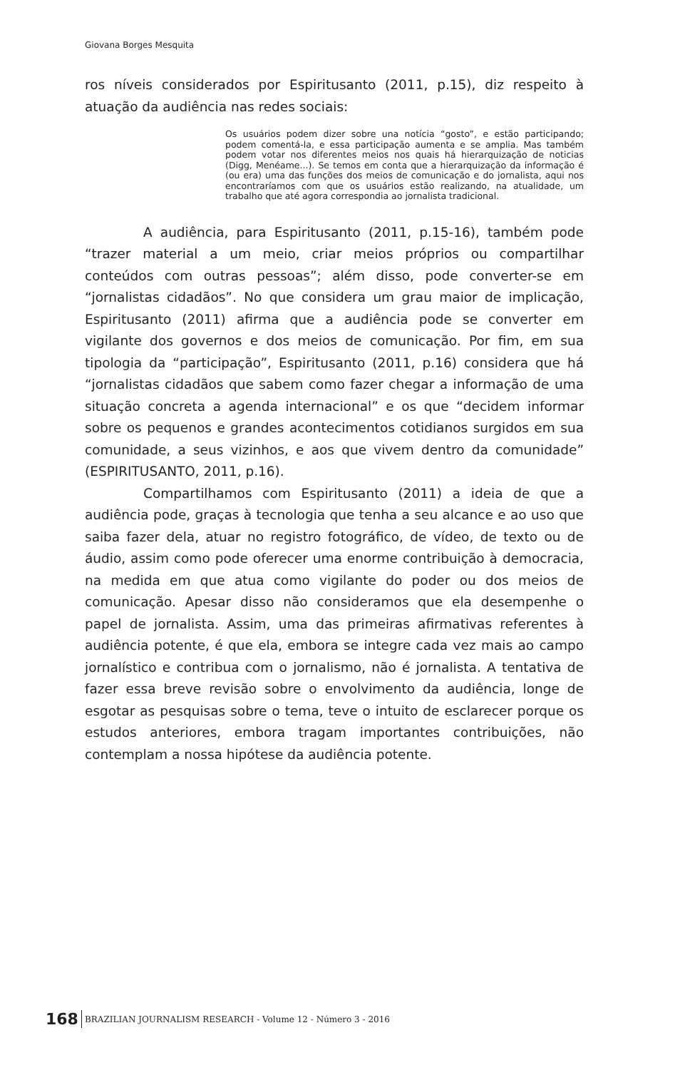Giovana Borges Mesquita
ros níveis considerados por Espiritusanto (2011, p.15), diz respeito à atuação da audiência nas redes sociais:
Os usuários podem dizer sobre una notícia “gosto”, e estão participando; podem comentá-la, e essa participação aumenta e se amplia. Mas também podem votar nos diferentes meios nos quais há hierarquização de noticias (Digg, Menéame...). Se temos em conta que a hierarquização da informação é (ou era) uma das funções dos meios de comunicação e do jornalista, aqui nos encontraríamos com que os usuários estão realizando, na atualidade, um trabalho que até agora correspondia ao jornalista tradicional.
A audiência, para Espiritusanto (2011, p.15-16), também pode “trazer material a um meio, criar meios próprios ou compartilhar conteúdos com outras pessoas”; além disso, pode converter-se em “jornalistas cidadãos”. No que considera um grau maior de implicação, Espiritusanto (2011) afirma que a audiência pode se converter em vigilante dos governos e dos meios de comunicação. Por fim, em sua tipologia da “participação”, Espiritusanto (2011, p.16) considera que há “jornalistas cidadãos que sabem como fazer chegar a informação de uma situação concreta a agenda internacional” e os que “decidem informar sobre os pequenos e grandes acontecimentos cotidianos surgidos em sua comunidade, a seus vizinhos, e aos que vivem dentro da comunidade” (ESPIRITUSANTO, 2011, p.16).
Compartilhamos com Espiritusanto (2011) a ideia de que a audiência pode, graças à tecnologia que tenha a seu alcance e ao uso que saiba fazer dela, atuar no registro fotográfico, de vídeo, de texto ou de áudio, assim como pode oferecer uma enorme contribuição à democracia, na medida em que atua como vigilante do poder ou dos meios de comunicação. Apesar disso não consideramos que ela desempenhe o papel de jornalista. Assim, uma das primeiras afirmativas referentes à audiência potente, é que ela, embora se integre cada vez mais ao campo jornalístico e contribua com o jornalismo, não é jornalista. A tentativa de fazer essa breve revisão sobre o envolvimento da audiência, longe de esgotar as pesquisas sobre o tema, teve o intuito de esclarecer porque os estudos anteriores, embora tragam importantes contribuições, não contemplam a nossa hipótese da audiência potente.
168 BRAZILIAN JOURNALISM RESEARCH - Volume 12 - Número 3 - 2016